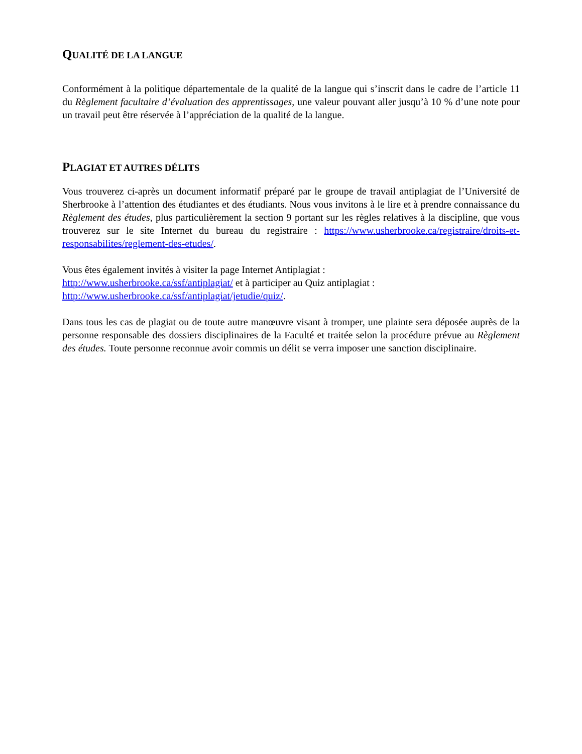QUALITÉ DE LA LANGUE
Conformément à la politique départementale de la qualité de la langue qui s’inscrit dans le cadre de l’article 11 du Règlement facultaire d’évaluation des apprentissages, une valeur pouvant aller jusqu’à 10 % d’une note pour un travail peut être réservée à l’appréciation de la qualité de la langue.
PLAGIAT ET AUTRES DÉLITS
Vous trouverez ci-après un document informatif préparé par le groupe de travail antiplagiat de l’Université de Sherbrooke à l’attention des étudiantes et des étudiants. Nous vous invitons à le lire et à prendre connaissance du Règlement des études, plus particulièrement la section 9 portant sur les règles relatives à la discipline, que vous trouverez sur le site Internet du bureau du registraire : https://www.usherbrooke.ca/registraire/droits-et-responsabilites/reglement-des-etudes/.
Vous êtes également invités à visiter la page Internet Antiplagiat :
http://www.usherbrooke.ca/ssf/antiplagiat/ et à participer au Quiz antiplagiat :
http://www.usherbrooke.ca/ssf/antiplagiat/jetudie/quiz/.
Dans tous les cas de plagiat ou de toute autre manœuvre visant à tromper, une plainte sera déposée auprès de la personne responsable des dossiers disciplinaires de la Faculté et traitée selon la procédure prévue au Règlement des études. Toute personne reconnue avoir commis un délit se verra imposer une sanction disciplinaire.